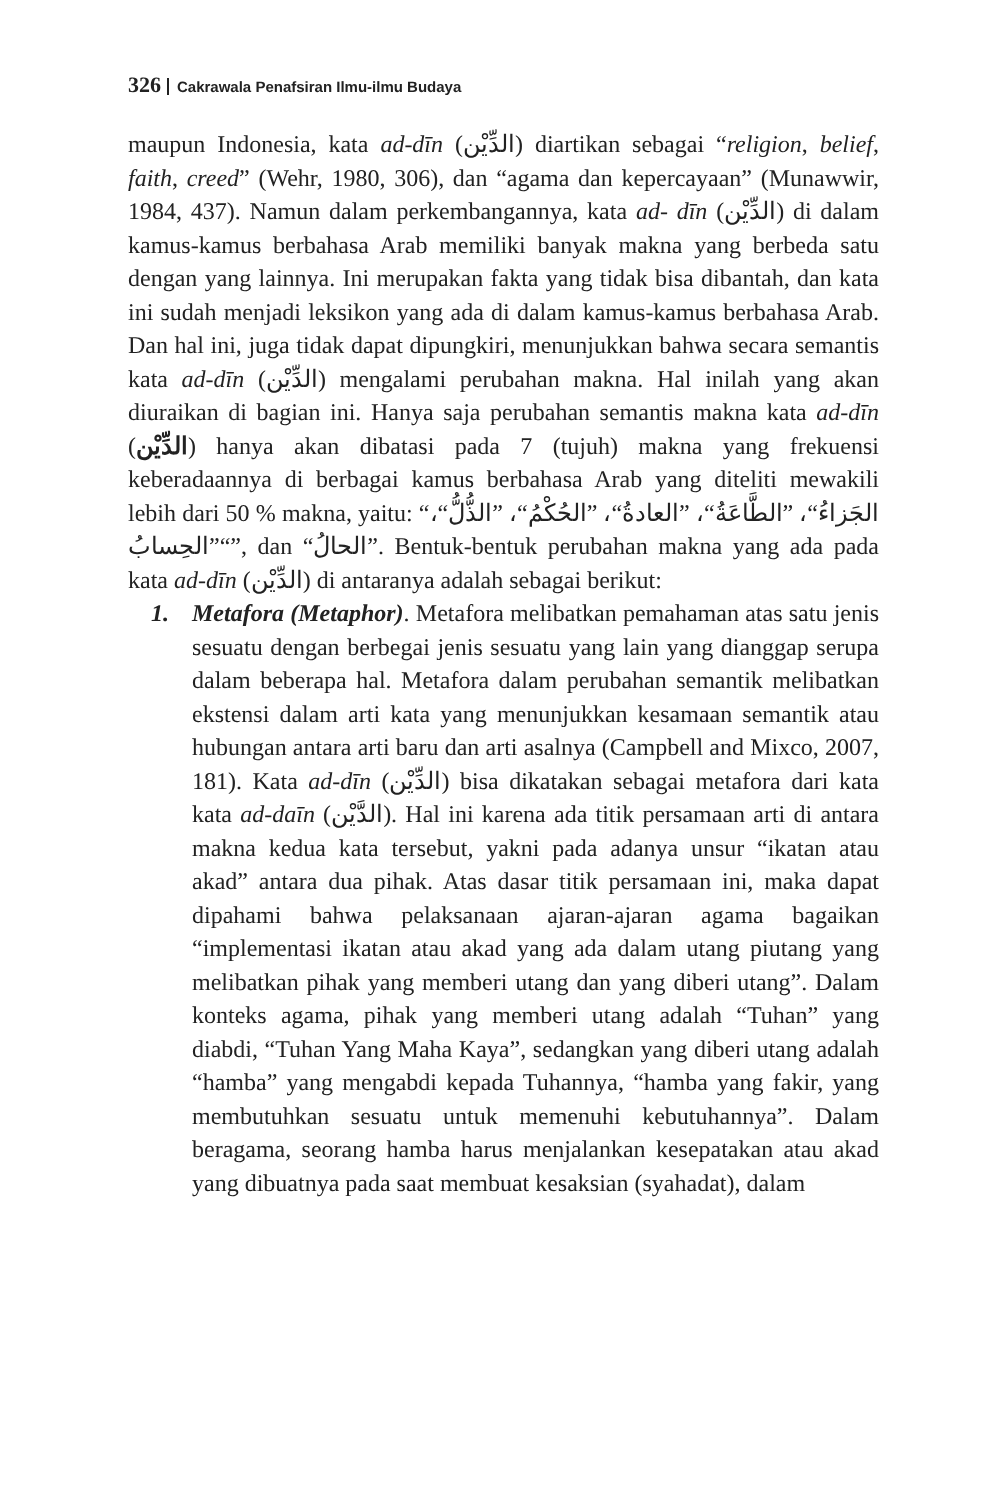326 Cakrawala Penafsiran Ilmu-ilmu Budaya
maupun Indonesia, kata ad-dīn (الدِّيْن) diartikan sebagai “religion, belief, faith, creed” (Wehr, 1980, 306), dan “agama dan kepercayaan” (Munawwir, 1984, 437). Namun dalam perkembangannya, kata ad- dīn (الدِّيْن) di dalam kamus-kamus berbahasa Arab memiliki banyak makna yang berbeda satu dengan yang lainnya. Ini merupakan fakta yang tidak bisa dibantah, dan kata ini sudah menjadi leksikon yang ada di dalam kamus-kamus berbahasa Arab. Dan hal ini, juga tidak dapat dipungkiri, menunjukkan bahwa secara semantis kata ad-dīn (الدِّيْن) mengalami perubahan makna. Hal inilah yang akan diuraikan di bagian ini. Hanya saja perubahan semantis makna kata ad-dīn (الدِّيْن) hanya akan dibatasi pada 7 (tujuh) makna yang frekuensi keberadaannya di berbagai kamus berbahasa Arab yang diteliti mewakili lebih dari 50 % makna, yaitu: “الجَزاءُ“، ”الطَّاعَةُ“، ”العادةُ“، ”الحُكْمُ“، ”الذُّلُّ“، ”الحِسابُ“”, dan “الحالُ”. Bentuk-bentuk perubahan makna yang ada pada kata ad-dīn (الدِّيْن) di antaranya adalah sebagai berikut:
1. Metafora (Metaphor). Metafora melibatkan pemahaman atas satu jenis sesuatu dengan berbegai jenis sesuatu yang lain yang dianggap serupa dalam beberapa hal. Metafora dalam perubahan semantik melibatkan ekstensi dalam arti kata yang menunjukkan kesamaan semantik atau hubungan antara arti baru dan arti asalnya (Campbell and Mixco, 2007, 181). Kata ad-dīn (الدِّيْن) bisa dikatakan sebagai metafora dari kata kata ad-daīn (الدَّيْن). Hal ini karena ada titik persamaan arti di antara makna kedua kata tersebut, yakni pada adanya unsur “ikatan atau akad” antara dua pihak. Atas dasar titik persamaan ini, maka dapat dipahami bahwa pelaksanaan ajaran-ajaran agama bagaikan “implementasi ikatan atau akad yang ada dalam utang piutang yang melibatkan pihak yang memberi utang dan yang diberi utang”. Dalam konteks agama, pihak yang memberi utang adalah “Tuhan” yang diabdi, “Tuhan Yang Maha Kaya”, sedangkan yang diberi utang adalah “hamba” yang mengabdi kepada Tuhannya, “hamba yang fakir, yang membutuhkan sesuatu untuk memenuhi kebutuhannya”. Dalam beragama, seorang hamba harus menjalankan kesepatakan atau akad yang dibuatnya pada saat membuat kesaksian (syahadat), dalam